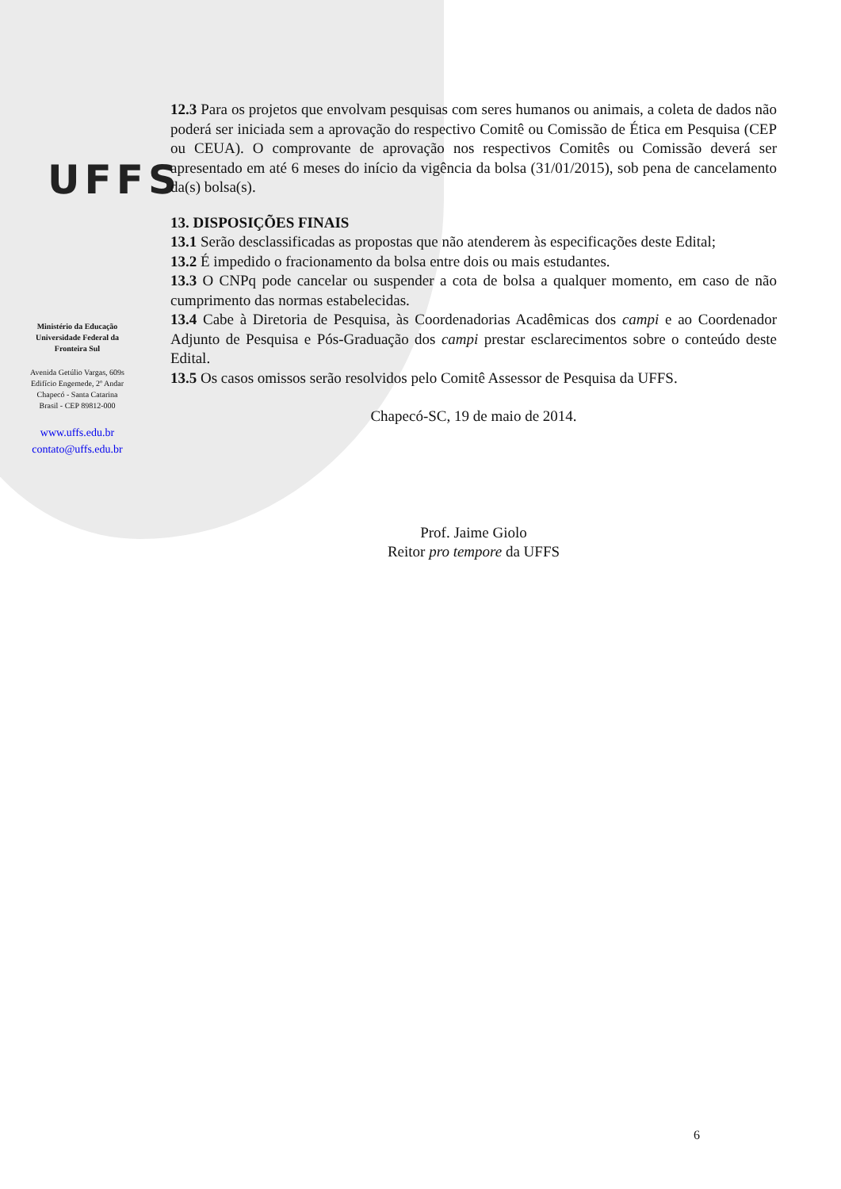UFFS
Ministério da Educação
Universidade Federal da
Fronteira Sul
Avenida Getúlio Vargas, 609s
Edifício Engemede, 2º Andar
Chapecó - Santa Catarina
Brasil - CEP 89812-000
www.uffs.edu.br
contato@uffs.edu.br
12.3 Para os projetos que envolvam pesquisas com seres humanos ou animais, a coleta de dados não poderá ser iniciada sem a aprovação do respectivo Comitê ou Comissão de Ética em Pesquisa (CEP ou CEUA). O comprovante de aprovação nos respectivos Comitês ou Comissão deverá ser apresentado em até 6 meses do início da vigência da bolsa (31/01/2015), sob pena de cancelamento da(s) bolsa(s).
13. DISPOSIÇÕES FINAIS
13.1 Serão desclassificadas as propostas que não atenderem às especificações deste Edital;
13.2 É impedido o fracionamento da bolsa entre dois ou mais estudantes.
13.3 O CNPq pode cancelar ou suspender a cota de bolsa a qualquer momento, em caso de não cumprimento das normas estabelecidas.
13.4 Cabe à Diretoria de Pesquisa, às Coordenadorias Acadêmicas dos campi e ao Coordenador Adjunto de Pesquisa e Pós-Graduação dos campi prestar esclarecimentos sobre o conteúdo deste Edital.
13.5 Os casos omissos serão resolvidos pelo Comitê Assessor de Pesquisa da UFFS.
Chapecó-SC, 19 de maio de 2014.
Prof. Jaime Giolo
Reitor pro tempore da UFFS
6